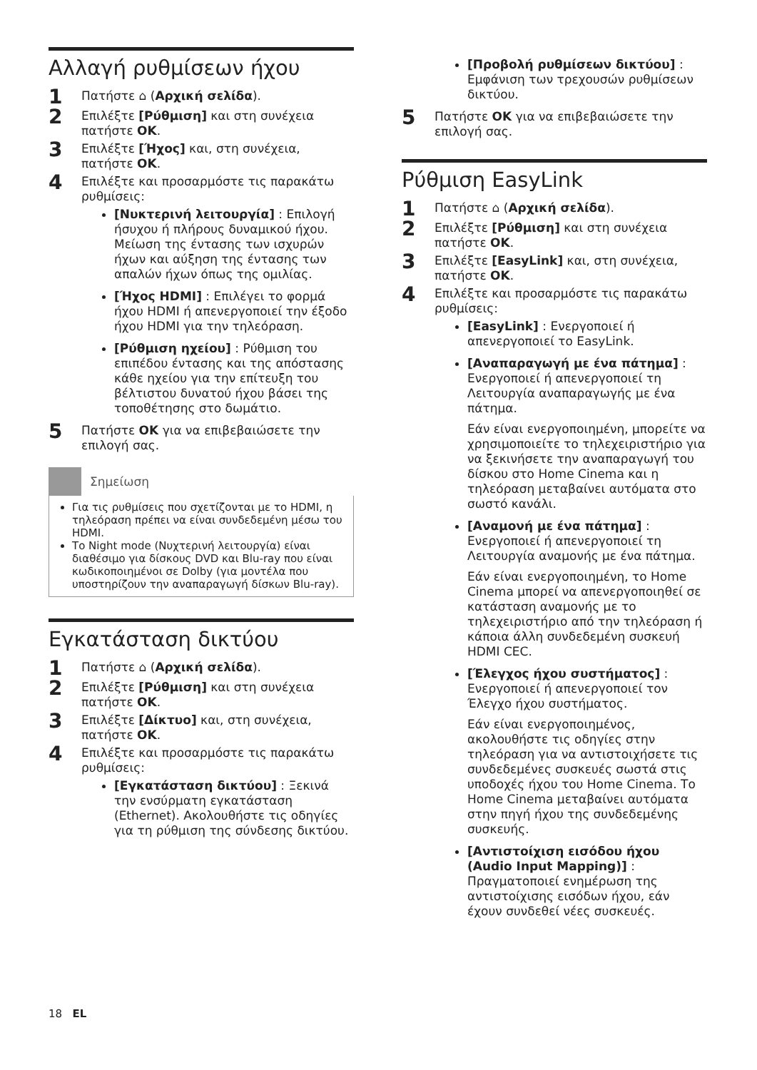Αλλαγή ρυθμίσεων ήχου
1 Πατήστε ⌂ (Αρχική σελίδα).
2 Επιλέξτε [Ρύθμιση] και στη συνέχεια πατήστε OK.
3 Επιλέξτε [Ήχος] και, στη συνέχεια, πατήστε OK.
4 Επιλέξτε και προσαρμόστε τις παρακάτω ρυθμίσεις:
[Νυκτερινή λειτουργία] : Επιλογή ήσυχου ή πλήρους δυναμικού ήχου. Μείωση της έντασης των ισχυρών ήχων και αύξηση της έντασης των απαλών ήχων όπως της ομιλίας.
[Ήχος HDMI] : Επιλέγει το φορμά ήχου HDMI ή απενεργοποιεί την έξοδο ήχου HDMI για την τηλεόραση.
[Ρύθμιση ηχείου] : Ρύθμιση του επιπέδου έντασης και της απόστασης κάθε ηχείου για την επίτευξη του βέλτιστου δυνατού ήχου βάσει της τοποθέτησης στο δωμάτιο.
5 Πατήστε OK για να επιβεβαιώσετε την επιλογή σας.
Σημείωση
Για τις ρυθμίσεις που σχετίζονται με το HDMI, η τηλεόραση πρέπει να είναι συνδεδεμένη μέσω του HDMI.
Το Night mode (Νυχτερινή λειτουργία) είναι διαθέσιμο για δίσκους DVD και Blu-ray που είναι κωδικοποιημένοι σε Dolby (για μοντέλα που υποστηρίζουν την αναπαραγωγή δίσκων Blu-ray).
Εγκατάσταση δικτύου
1 Πατήστε ⌂ (Αρχική σελίδα).
2 Επιλέξτε [Ρύθμιση] και στη συνέχεια πατήστε OK.
3 Επιλέξτε [Δίκτυο] και, στη συνέχεια, πατήστε OK.
4 Επιλέξτε και προσαρμόστε τις παρακάτω ρυθμίσεις:
[Εγκατάσταση δικτύου] : Ξεκινά την ενσύρματη εγκατάσταση (Ethernet). Ακολουθήστε τις οδηγίες για τη ρύθμιση της σύνδεσης δικτύου.
[Προβολή ρυθμίσεων δικτύου] : Εμφάνιση των τρεχουσών ρυθμίσεων δικτύου.
5 Πατήστε OK για να επιβεβαιώσετε την επιλογή σας.
Ρύθμιση EasyLink
1 Πατήστε ⌂ (Αρχική σελίδα).
2 Επιλέξτε [Ρύθμιση] και στη συνέχεια πατήστε OK.
3 Επιλέξτε [EasyLink] και, στη συνέχεια, πατήστε OK.
4 Επιλέξτε και προσαρμόστε τις παρακάτω ρυθμίσεις:
[EasyLink] : Ενεργοποιεί ή απενεργοποιεί το EasyLink.
[Αναπαραγωγή με ένα πάτημα] : Ενεργοποιεί ή απενεργοποιεί τη Λειτουργία αναπαραγωγής με ένα πάτημα.
Εάν είναι ενεργοποιημένη, μπορείτε να χρησιμοποιείτε το τηλεχειριστήριο για να ξεκινήσετε την αναπαραγωγή του δίσκου στο Home Cinema και η τηλεόραση μεταβαίνει αυτόματα στο σωστό κανάλι.
[Αναμονή με ένα πάτημα] : Ενεργοποιεί ή απενεργοποιεί τη Λειτουργία αναμονής με ένα πάτημα.
Εάν είναι ενεργοποιημένη, το Home Cinema μπορεί να απενεργοποιηθεί σε κατάσταση αναμονής με το τηλεχειριστήριο από την τηλεόραση ή κάποια άλλη συνδεδεμένη συσκευή HDMI CEC.
[Έλεγχος ήχου συστήματος] : Ενεργοποιεί ή απενεργοποιεί τον Έλεγχο ήχου συστήματος.
Εάν είναι ενεργοποιημένος, ακολουθήστε τις οδηγίες στην τηλεόραση για να αντιστοιχήσετε τις συνδεδεμένες συσκευές σωστά στις υποδοχές ήχου του Home Cinema. Το Home Cinema μεταβαίνει αυτόματα στην πηγή ήχου της συνδεδεμένης συσκευής.
[Αντιστοίχιση εισόδου ήχου (Audio Input Mapping)] : Πραγματοποιεί ενημέρωση της αντιστοίχισης εισόδων ήχου, εάν έχουν συνδεθεί νέες συσκευές.
18 EL